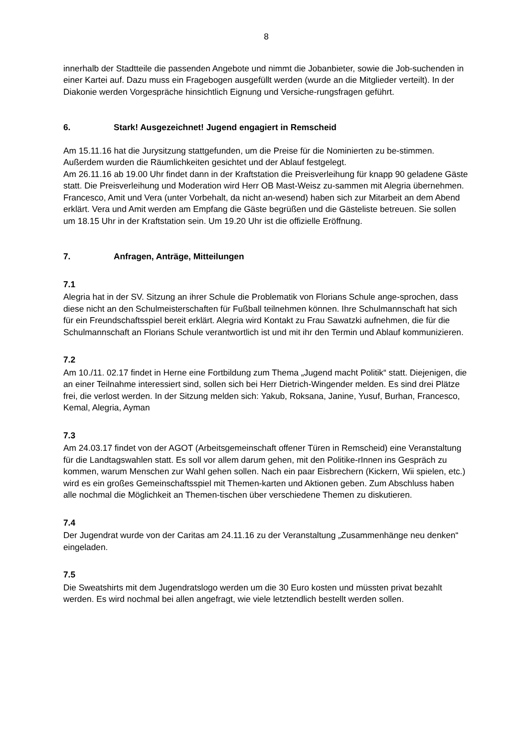8
innerhalb der Stadtteile die passenden Angebote und nimmt die Jobanbieter, sowie die Job-suchenden in einer Kartei auf. Dazu muss ein Fragebogen ausgefüllt werden (wurde an die Mitglieder verteilt). In der Diakonie werden Vorgespräche hinsichtlich Eignung und Versiche-rungsfragen geführt.
6. Stark! Ausgezeichnet! Jugend engagiert in Remscheid
Am 15.11.16 hat die Jurysitzung stattgefunden, um die Preise für die Nominierten zu be-stimmen. Außerdem wurden die Räumlichkeiten gesichtet und der Ablauf festgelegt.
Am 26.11.16 ab 19.00 Uhr findet dann in der Kraftstation die Preisverleihung für knapp 90 geladene Gäste statt. Die Preisverleihung und Moderation wird Herr OB Mast-Weisz zu-sammen mit Alegria übernehmen. Francesco, Amit und Vera (unter Vorbehalt, da nicht an-wesend) haben sich zur Mitarbeit an dem Abend erklärt. Vera und Amit werden am Empfang die Gäste begrüßen und die Gästeliste betreuen. Sie sollen um 18.15 Uhr in der Kraftstation sein. Um 19.20 Uhr ist die offizielle Eröffnung.
7. Anfragen, Anträge, Mitteilungen
7.1
Alegria hat in der SV. Sitzung an ihrer Schule die Problematik von Florians Schule ange-sprochen, dass diese nicht an den Schulmeisterschaften für Fußball teilnehmen können. Ihre Schulmannschaft hat sich für ein Freundschaftsspiel bereit erklärt. Alegria wird Kontakt zu Frau Sawatzki aufnehmen, die für die Schulmannschaft an Florians Schule verantwortlich ist und mit ihr den Termin und Ablauf kommunizieren.
7.2
Am 10./11. 02.17 findet in Herne eine Fortbildung zum Thema „Jugend macht Politik“ statt. Diejenigen, die an einer Teilnahme interessiert sind, sollen sich bei Herr Dietrich-Wingender melden. Es sind drei Plätze frei, die verlost werden. In der Sitzung melden sich: Yakub, Roksana, Janine, Yusuf, Burhan, Francesco, Kemal, Alegria, Ayman
7.3
Am 24.03.17 findet von der AGOT (Arbeitsgemeinschaft offener Türen in Remscheid) eine Veranstaltung für die Landtagswahlen statt. Es soll vor allem darum gehen, mit den Politike-rInnen ins Gespräch zu kommen, warum Menschen zur Wahl gehen sollen. Nach ein paar Eisbrechern (Kickern, Wii spielen, etc.) wird es ein großes Gemeinschaftsspiel mit Themen-karten und Aktionen geben. Zum Abschluss haben alle nochmal die Möglichkeit an Themen-tischen über verschiedene Themen zu diskutieren.
7.4
Der Jugendrat wurde von der Caritas am 24.11.16 zu der Veranstaltung „Zusammenhänge neu denken“ eingeladen.
7.5
Die Sweatshirts mit dem Jugendratslogo werden um die 30 Euro kosten und müssten privat bezahlt werden. Es wird nochmal bei allen angefragt, wie viele letztendlich bestellt werden sollen.